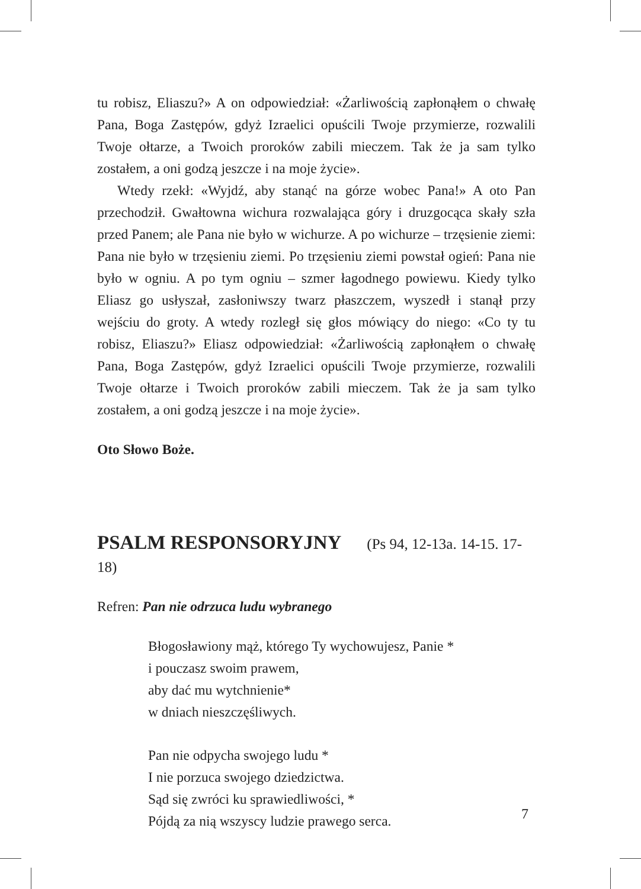tu robisz, Eliaszu?» A on odpowiedział: «Żarliwością zapłonąłem o chwałę Pana, Boga Zastępów, gdyż Izraelici opuścili Twoje przymierze, rozwalili Twoje ołtarze, a Twoich proroków zabili mieczem. Tak że ja sam tylko zostałem, a oni godzą jeszcze i na moje życie».
Wtedy rzekł: «Wyjdź, aby stanąć na górze wobec Pana!» A oto Pan przechodził. Gwałtowna wichura rozwalająca góry i druzgocąca skały szła przed Panem; ale Pana nie było w wichurze. A po wichurze – trzęsienie ziemi: Pana nie było w trzęsieniu ziemi. Po trzęsieniu ziemi powstał ogień: Pana nie było w ogniu. A po tym ogniu – szmer łagodnego powiewu. Kiedy tylko Eliasz go usłyszał, zasłoniwszy twarz płaszczem, wyszedł i stanął przy wejściu do groty. A wtedy rozległ się głos mówiący do niego: «Co ty tu robisz, Eliaszu?» Eliasz odpowiedział: «Żarliwością zapłonąłem o chwałę Pana, Boga Zastępów, gdyż Izraelici opuścili Twoje przymierze, rozwalili Twoje ołtarze i Twoich proroków zabili mieczem. Tak że ja sam tylko zostałem, a oni godzą jeszcze i na moje życie».
Oto Słowo Boże.
PSALM RESPONSORYJNY (Ps 94, 12-13a. 14-15. 17-18)
Refren: Pan nie odrzuca ludu wybranego
Błogosławiony mąż, którego Ty wychowujesz, Panie *
i pouczasz swoim prawem,
aby dać mu wytchnienie*
w dniach nieszczęśliwych.
Pan nie odpycha swojego ludu *
I nie porzuca swojego dziedzictwa.
Sąd się zwróci ku sprawiedliwości, *
Pójdą za nią wszyscy ludzie prawego serca.
7